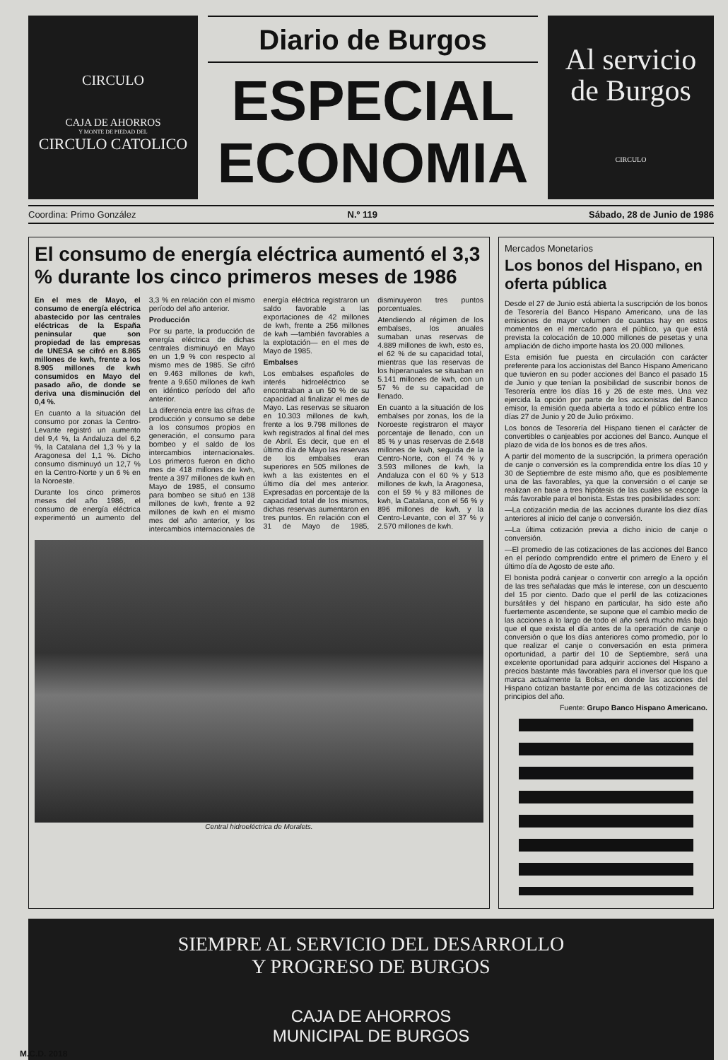CIRCULO
CAJA DE AHORROS
Y MONTE DE PIEDAD DEL
CIRCULO CATOLICO
Diario de Burgos
ESPECIAL ECONOMIA
Al servicio de Burgos
CIRCULO
Coordina: Primo González N.º 119 Sábado, 28 de Junio de 1986
El consumo de energía eléctrica aumentó el 3,3 % durante los cinco primeros meses de 1986
En el mes de Mayo, el consumo de energía eléctrica abastecido por las centrales eléctricas de la España peninsular que son propiedad de las empresas de UNESA se cifró en 8.865 millones de kwh, frente a los 8.905 millones de kwh consumidos en Mayo del pasado año, de donde se deriva una disminución del 0,4 %.
En cuanto a la situación del consumo por zonas la Centro-Levante registró un aumento del 9,4 %, la Andaluza del 6,2 %, la Catalana del 1,3 % y la Aragonesa del 1,1 %. Dicho consumo disminuyó un 12,7 % en la Centro-Norte y un 6 % en la Noroeste.
Durante los cinco primeros meses del año 1986, el consumo de energía eléctrica experimentó un aumento del 3,3 % en relación con el mismo período del año anterior.
Producción
Por su parte, la producción de energía eléctrica de dichas centrales disminuyó en Mayo en un 1,9 % con respecto al mismo mes de 1985. Se cifró en 9.463 millones de kwh, frente a 9.650 millones de kwh en idéntico período del año anterior.
La diferencia entre las cifras de producción y consumo se debe a los consumos propios en generación, el consumo para bombeo y el saldo de los intercambios internacionales. Los primeros fueron en dicho mes de 418 millones de kwh, frente a 397 millones de kwh en Mayo de 1985, el consumo para bombeo se situó en 138 millones de kwh, frente a 92 millones de kwh en el mismo mes del año anterior, y los intercambios internacionales de energía eléctrica registraron un saldo favorable a las exportaciones de 42 millones de kwh, frente a 256 millones de kwh —también favorables a la explotación— en el mes de Mayo de 1985.
Embalses
Los embalses españoles de interés hidroeléctrico se encontraban a un 50 % de su capacidad al finalizar el mes de Mayo. Las reservas se situaron en 10.303 millones de kwh, frente a los 9.798 millones de kwh registrados al final del mes de Abril. Es decir, que en el último día de Mayo las reservas de los embalses eran superiores en 505 millones de kwh a las existentes en el último día del mes anterior. Expresadas en porcentaje de la capacidad total de los mismos, dichas reservas aumentaron en tres puntos. En relación con el 31 de Mayo de 1985, disminuyeron tres puntos porcentuales.
Atendiendo al régimen de los embalses, los anuales sumaban unas reservas de 4.889 millones de kwh, esto es, el 62 % de su capacidad total, mientras que las reservas de los hiperanuales se situaban en 5.141 millones de kwh, con un 57 % de su capacidad de llenado.
En cuanto a la situación de los embalses por zonas, los de la Noroeste registraron el mayor porcentaje de llenado, con un 85 % y unas reservas de 2.648 millones de kwh, seguida de la Centro-Norte, con el 74 % y 3.593 millones de kwh, la Andaluza con el 60 % y 513 millones de kwh, la Aragonesa, con el 59 % y 83 millones de kwh, la Catalana, con el 56 % y 896 millones de kwh, y la Centro-Levante, con el 37 % y 2.570 millones de kwh.
Central hidroeléctrica de Moralets.
Mercados Monetarios
Los bonos del Hispano, en oferta pública
Desde el 27 de Junio está abierta la suscripción de los bonos de Tesorería del Banco Hispano Americano, una de las emisiones de mayor volumen de cuantas hay en estos momentos en el mercado para el público, ya que está prevista la colocación de 10.000 millones de pesetas y una ampliación de dicho importe hasta los 20.000 millones.
Esta emisión fue puesta en circulación con carácter preferente para los accionistas del Banco Hispano Americano que tuvieron en su poder acciones del Banco el pasado 15 de Junio y que tenían la posibilidad de suscribir bonos de Tesorería entre los días 16 y 26 de este mes. Una vez ejercida la opción por parte de los accionistas del Banco emisor, la emisión queda abierta a todo el público entre los días 27 de Junio y 20 de Julio próximo.
Los bonos de Tesorería del Hispano tienen el carácter de convertibles o canjeables por acciones del Banco. Aunque el plazo de vida de los bonos es de tres años.
A partir del momento de la suscripción, la primera operación de canje o conversión es la comprendida entre los días 10 y 30 de Septiembre de este mismo año, que es posiblemente una de las favorables, ya que la conversión o el canje se realizan en base a tres hipótesis de las cuales se escoge la más favorable para el bonista. Estas tres posibilidades son:
—La cotización media de las acciones durante los diez días anteriores al inicio del canje o conversión.
—La última cotización previa a dicho inicio de canje o conversión.
—El promedio de las cotizaciones de las acciones del Banco en el período comprendido entre el primero de Enero y el último día de Agosto de este año.
El bonista podrá canjear o convertir con arreglo a la opción de las tres señaladas que más le interese, con un descuento del 15 por ciento. Dado que el perfil de las cotizaciones bursátiles y del hispano en particular, ha sido este año fuertemente ascendente, se supone que el cambio medio de las acciones a lo largo de todo el año será mucho más bajo que el que exista el día antes de la operación de canje o conversión o que los días anteriores como promedio, por lo que realizar el canje o conversación en esta primera oportunidad, a partir del 10 de Septiembre, será una excelente oportunidad para adquirir acciones del Hispano a precios bastante más favorables para el inversor que los que marca actualmente la Bolsa, en donde las acciones del Hispano cotizan bastante por encima de las cotizaciones de principios del año.
Fuente: Grupo Banco Hispano Americano.
SIEMPRE AL SERVICIO DEL DESARROLLO
Y PROGRESO DE BURGOS
CAJA DE AHORROS
MUNICIPAL DE BURGOS
M.C.D. 2018